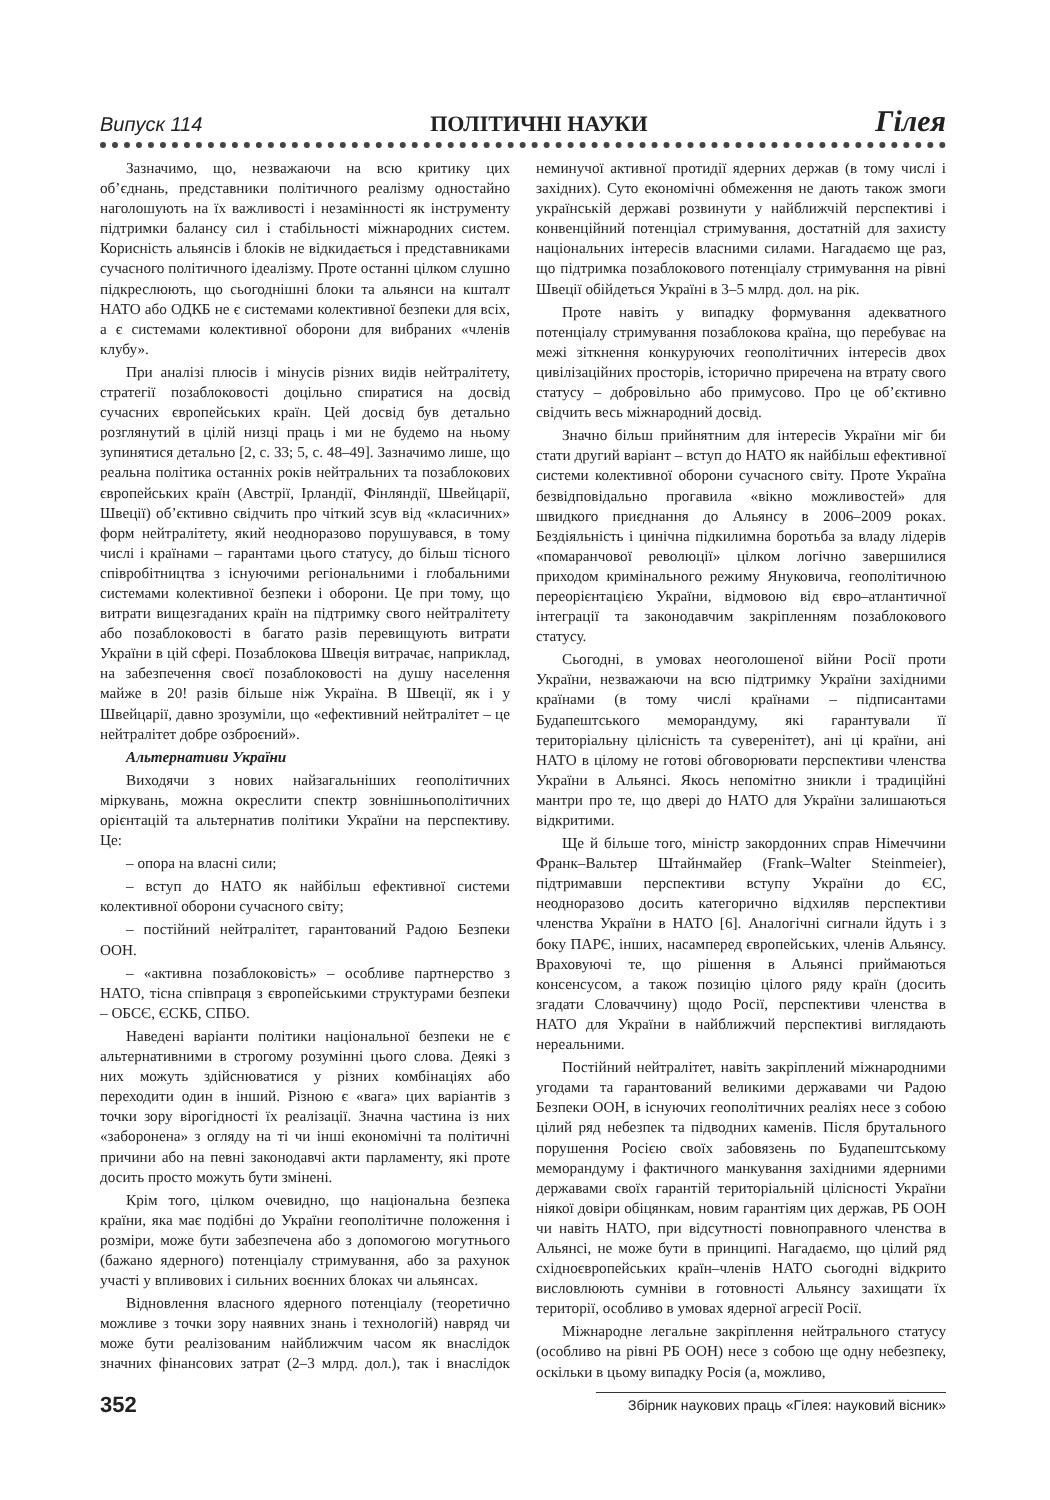Випуск 114 ПОЛІТИЧНІ НАУКИ Гілея
Зазначимо, що, незважаючи на всю критику цих об’єднань, представники політичного реалізму одностайно наголошують на їх важливості і незамінності як інструменту підтримки балансу сил і стабільності міжнародних систем. Корисність альянсів і блоків не відкидається і представниками сучасного політичного ідеалізму. Проте останні цілком слушно підкреслюють, що сьогоднішні блоки та альянси на кшталт НАТО або ОДКБ не є системами колективної безпеки для всіх, а є системами колективної оборони для вибраних «членів клубу».
При аналізі плюсів і мінусів різних видів нейтралітету, стратегії позаблоковості доцільно спиратися на досвід сучасних європейських країн. Цей досвід був детально розглянутий в цілій низці праць і ми не будемо на ньому зупинятися детально [2, с. 33; 5, с. 48–49]. Зазначимо лише, що реальна політика останніх років нейтральних та позаблокових європейських країн (Австрії, Ірландії, Фінляндії, Швейцарії, Швеції) об’єктивно свідчить про чіткий зсув від «класичних» форм нейтралітету, який неодноразово порушувався, в тому числі і країнами – гарантами цього статусу, до більш тісного співробітництва з існуючими регіональними і глобальними системами колективної безпеки і оборони. Це при тому, що витрати вищезгаданих країн на підтримку свого нейтралітету або позаблоковості в багато разів перевищують витрати України в цій сфері. Позаблокова Швеція витрачає, наприклад, на забезпечення своєї позаблоковості на душу населення майже в 20! разів більше ніж Україна. В Швеції, як і у Швейцарії, давно зрозуміли, що «ефективний нейтралітет – це нейтралітет добре озброєний».
Альтернативи України
Виходячи з нових найзагальніших геополітичних міркувань, можна окреслити спектр зовнішньополітичних орієнтацій та альтернатив політики України на перспективу. Це:
– опора на власні сили;
– вступ до НАТО як найбільш ефективної системи колективної оборони сучасного світу;
– постійний нейтралітет, гарантований Радою Безпеки ООН.
– «активна позаблоковість» – особливе партнерство з НАТО, тісна співпраця з європейськими структурами безпеки – ОБСЄ, ЄСКБ, СПБО.
Наведені варіанти політики національної безпеки не є альтернативними в строгому розумінні цього слова. Деякі з них можуть здійснюватися у різних комбінаціях або переходити один в інший. Різною є «вага» цих варіантів з точки зору вірогідності їх реалізації. Значна частина із них «заборонена» з огляду на ті чи інші економічні та політичні причини або на певні законодавчі акти парламенту, які проте досить просто можуть бути змінені.
Крім того, цілком очевидно, що національна безпека країни, яка має подібні до України геополітичне положення і розміри, може бути забезпечена або з допомогою могутнього (бажано ядерного) потенціалу стримування, або за рахунок участі у впливових і сильних воєнних блоках чи альянсах.
Відновлення власного ядерного потенціалу (теоретично можливе з точки зору наявних знань і технологій) навряд чи може бути реалізованим найближчим часом як внаслідок значних фінансових затрат (2–3 млрд. дол.), так і внаслідок неминучої активної протидії ядерних держав (в тому числі і західних). Суто економічні обмеження не дають також змоги українській державі розвинути у найближчій перспективі і конвенційний потенціал стримування, достатній для захисту національних інтересів власними силами. Нагадаємо ще раз, що підтримка позаблокового потенціалу стримування на рівні Швеції обійдеться Україні в 3–5 млрд. дол. на рік.
Проте навіть у випадку формування адекватного потенціалу стримування позаблокова країна, що перебуває на межі зіткнення конкуруючих геополітичних інтересів двох цивілізаційних просторів, історично приречена на втрату свого статусу – добровільно або примусово. Про це об’єктивно свідчить весь міжнародний досвід.
Значно більш прийнятним для інтересів України міг би стати другий варіант – вступ до НАТО як найбільш ефективної системи колективної оборони сучасного світу. Проте Україна безвідповідально прогавила «вікно можливостей» для швидкого приєднання до Альянсу в 2006–2009 роках. Бездіяльність і цинічна підкилимна боротьба за владу лідерів «помаранчової революції» цілком логічно завершилися приходом кримінального режиму Януковича, геополітичною переорієнтацією України, відмовою від євро–атлантичної інтеграції та законодавчим закріпленням позаблокового статусу.
Сьогодні, в умовах неоголошеної війни Росії проти України, незважаючи на всю підтримку України західними країнами (в тому числі країнами – підписантами Будапештського меморандуму, які гарантували її територіальну цілісність та суверенітет), ані ці країни, ані НАТО в цілому не готові обговорювати перспективи членства України в Альянсі. Якось непомітно зникли і традиційні мантри про те, що двері до НАТО для України залишаються відкритими.
Ще й більше того, міністр закордонних справ Німеччини Франк–Вальтер Штайнмайер (Frank–Walter Steinmeier), підтримавши перспективи вступу України до ЄС, неодноразово досить категорично відхиляв перспективи членства України в НАТО [6]. Аналогічні сигнали йдуть і з боку ПАРЄ, інших, насамперед європейських, членів Альянсу. Враховуючі те, що рішення в Альянсі приймаються консенсусом, а також позицію цілого ряду країн (досить згадати Словаччину) щодо Росії, перспективи членства в НАТО для України в найближчий перспективі виглядають нереальними.
Постійний нейтралітет, навіть закріплений міжнародними угодами та гарантований великими державами чи Радою Безпеки ООН, в існуючих геополітичних реаліях несе з собою цілий ряд небезпек та підводних каменів. Після брутального порушення Росією своїх забовязень по Будапештському меморандуму і фактичного манкування західними ядерними державами своїх гарантій територіальній цілісності України ніякої довіри обіцянкам, новим гарантіям цих держав, РБ ООН чи навіть НАТО, при відсутності повноправного членства в Альянсі, не може бути в принципі. Нагадаємо, що цілий ряд східноєвропейських країн–членів НАТО сьогодні відкрито висловлюють сумніви в готовності Альянсу захищати їх території, особливо в умовах ядерної агресії Росії.
Міжнародне легальне закріплення нейтрального статусу (особливо на рівні РБ ООН) несе з собою ще одну небезпеку, оскільки в цьому випадку Росія (а, можливо,
352 Збірник наукових праць «Гілея: науковий вісник»